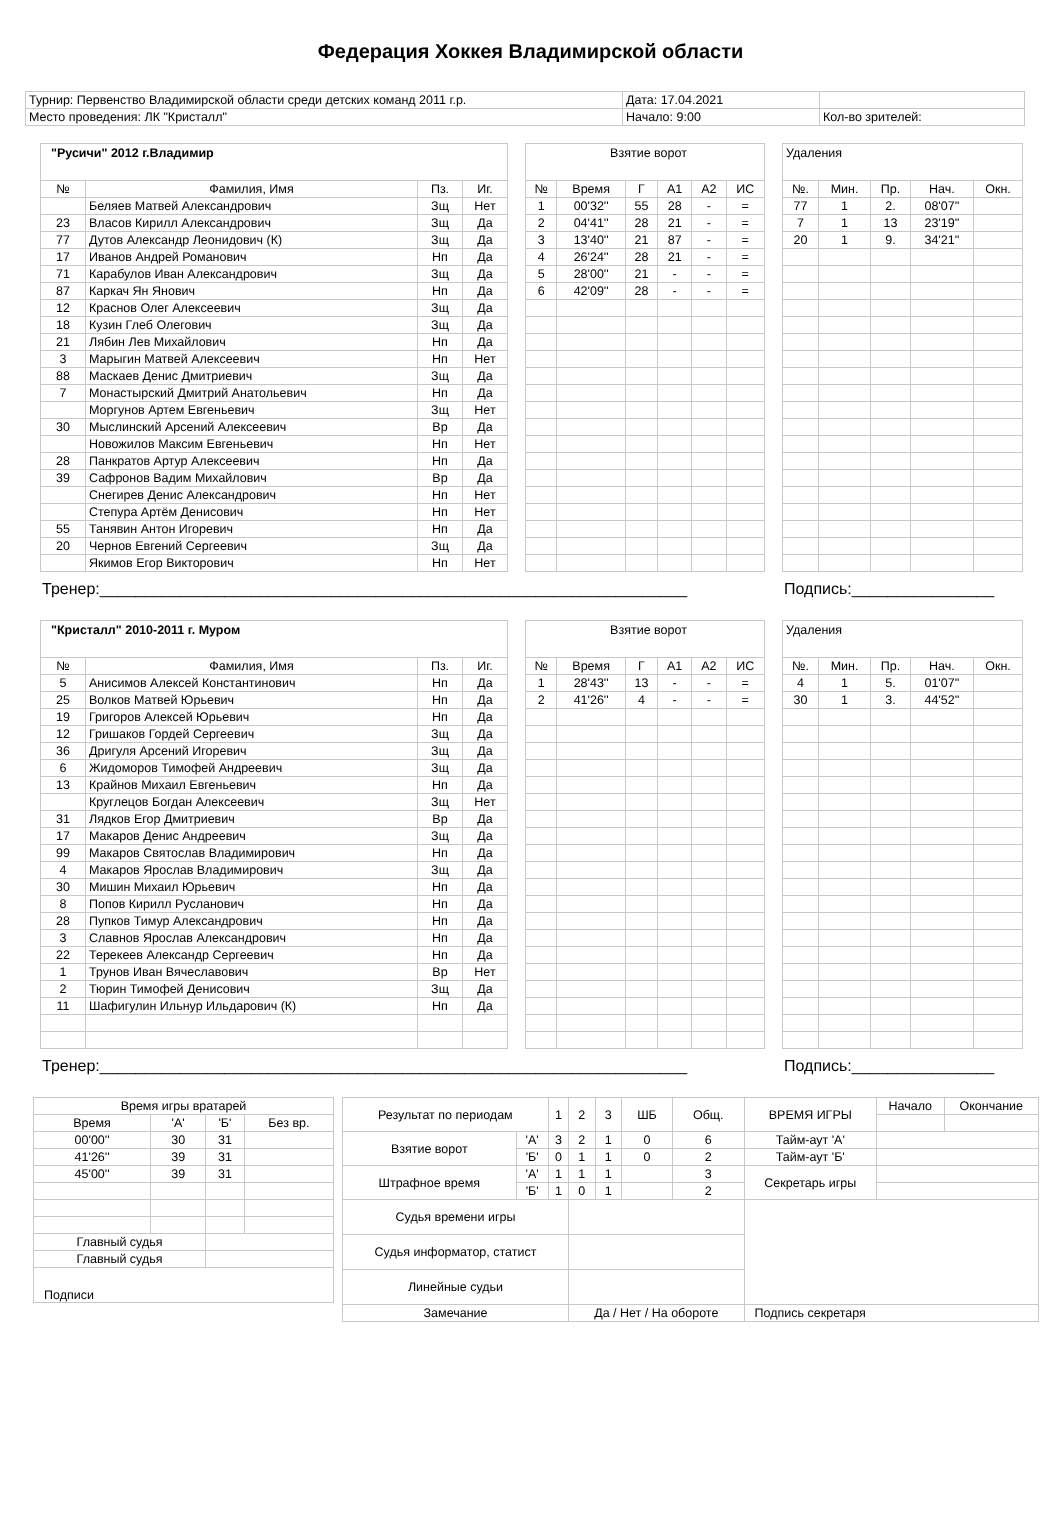Федерация Хоккея Владимирской области
| Турнир: Первенство Владимирской области среди детских команд 2011 г.р. | Дата: 17.04.2021 | |
| Место проведения: ЛК "Кристалл" | Начало: 9:00 | Кол-во зрителей: |
| "Русичи" 2012 г.Владимир | | | |
| № | Фамилия, Имя | Пз. | Иг. |
| | Беляев Матвей Александрович | Зщ | Нет |
| 23 | Власов Кирилл Александрович | Зщ | Да |
| 77 | Дутов Александр Леонидович (К) | Зщ | Да |
| 17 | Иванов Андрей Романович | Нп | Да |
| 71 | Карабулов Иван Александрович | Зщ | Да |
| 87 | Каркач Ян Янович | Нп | Да |
| 12 | Краснов Олег Алексеевич | Зщ | Да |
| 18 | Кузин Глеб Олегович | Зщ | Да |
| 21 | Лябин Лев Михайлович | Нп | Да |
| 3 | Марыгин Матвей Алексеевич | Нп | Нет |
| 88 | Маскаев Денис Дмитриевич | Зщ | Да |
| 7 | Монастырский Дмитрий Анатольевич | Нп | Да |
| | Моргунов Артем Евгеньевич | Зщ | Нет |
| 30 | Мыслинский Арсений Алексеевич | Вр | Да |
| | Новожилов Максим Евгеньевич | Нп | Нет |
| 28 | Панкратов Артур Алексеевич | Нп | Да |
| 39 | Сафронов Вадим Михайлович | Вр | Да |
| | Снегирев Денис Александрович | Нп | Нет |
| | Степура Артём Денисович | Нп | Нет |
| 55 | Танявин Антон Игоревич | Нп | Да |
| 20 | Чернов Евгений Сергеевич | Зщ | Да |
| | Якимов Егор Викторович | Нп | Нет |
| Взятие ворот | | | | | |
| № | Время | Г | А1 | А2 | ИС |
| 1 | 00'32'' | 55 | 28 | - | = |
| 2 | 04'41'' | 28 | 21 | - | = |
| 3 | 13'40'' | 21 | 87 | - | = |
| 4 | 26'24'' | 28 | 21 | - | = |
| 5 | 28'00'' | 21 | - | - | = |
| 6 | 42'09'' | 28 | - | - | = |
| Удаления | | | | |
| №. | Мин. | Пр. | Нач. | Окн. |
| 77 | 1 | 2. | 08'07'' | |
| 7 | 1 | 13 | 23'19'' | |
| 20 | 1 | 9. | 34'21'' | |
Тренер:__________________________________________________________________ Подпись:________________
| "Кристалл" 2010-2011 г. Муром | | | |
| № | Фамилия, Имя | Пз. | Иг. |
| 5 | Анисимов Алексей Константинович | Нп | Да |
| 25 | Волков Матвей Юрьевич | Нп | Да |
| 19 | Григоров Алексей Юрьевич | Нп | Да |
| 12 | Гришаков Гордей Сергеевич | Зщ | Да |
| 36 | Дригуля Арсений Игоревич | Зщ | Да |
| 6 | Жидоморов Тимофей Андреевич | Зщ | Да |
| 13 | Крайнов Михаил Евгеньевич | Нп | Да |
| | Круглецов Богдан Алексеевич | Зщ | Нет |
| 31 | Лядков Егор Дмитриевич | Вр | Да |
| 17 | Макаров Денис Андреевич | Зщ | Да |
| 99 | Макаров Святослав Владимирович | Нп | Да |
| 4 | Макаров Ярослав Владимирович | Зщ | Да |
| 30 | Мишин Михаил Юрьевич | Нп | Да |
| 8 | Попов Кирилл Русланович | Нп | Да |
| 28 | Пупков Тимур Александрович | Нп | Да |
| 3 | Славнов Ярослав Александрович | Нп | Да |
| 22 | Терекеев Александр Сергеевич | Нп | Да |
| 1 | Трунов Иван Вячеславович | Вр | Нет |
| 2 | Тюрин Тимофей Денисович | Зщ | Да |
| 11 | Шафигулин Ильнур Ильдарович (К) | Нп | Да |
| Взятие ворот | | | | | |
| № | Время | Г | А1 | А2 | ИС |
| 1 | 28'43'' | 13 | - | - | = |
| 2 | 41'26'' | 4 | - | - | = |
| Удаления | | | | |
| №. | Мин. | Пр. | Нач. | Окн. |
| 4 | 1 | 5. | 01'07'' | |
| 30 | 1 | 3. | 44'52'' | |
Тренер:__________________________________________________________________ Подпись:________________
| Время игры вратарей | | | |
| Время | 'А' | 'Б' | Без вр. |
| 00'00'' | 30 | 31 | |
| 41'26'' | 39 | 31 | |
| 45'00'' | 39 | 31 | |
| Главный судья | | | |
| Главный судья | | | |
| Подписи | | | |
| Результат по периодам | | 1 | 2 | 3 | ШБ | Общ. | ВРЕМЯ ИГРЫ | Начало | Окончание |
| Взятие ворот | 'А' | 3 | 2 | 1 | 0 | 6 | Тайм-аут 'А' | | |
| | 'Б' | 0 | 1 | 1 | 0 | 2 | Тайм-аут 'Б' | | |
| Штрафное время | 'А' | 1 | 1 | 1 | | 3 | Секретарь игры | | |
| | 'Б' | 1 | 0 | 1 | | 2 | | | |
| Судья времени игры | | | | | | | | | |
| Судья информатор, статист | | | | | | | | | |
| Линейные судьи | | | | | | | | | |
| Замечание | | | Да / Нет / На обороте | | | | Подпись секретаря | | |